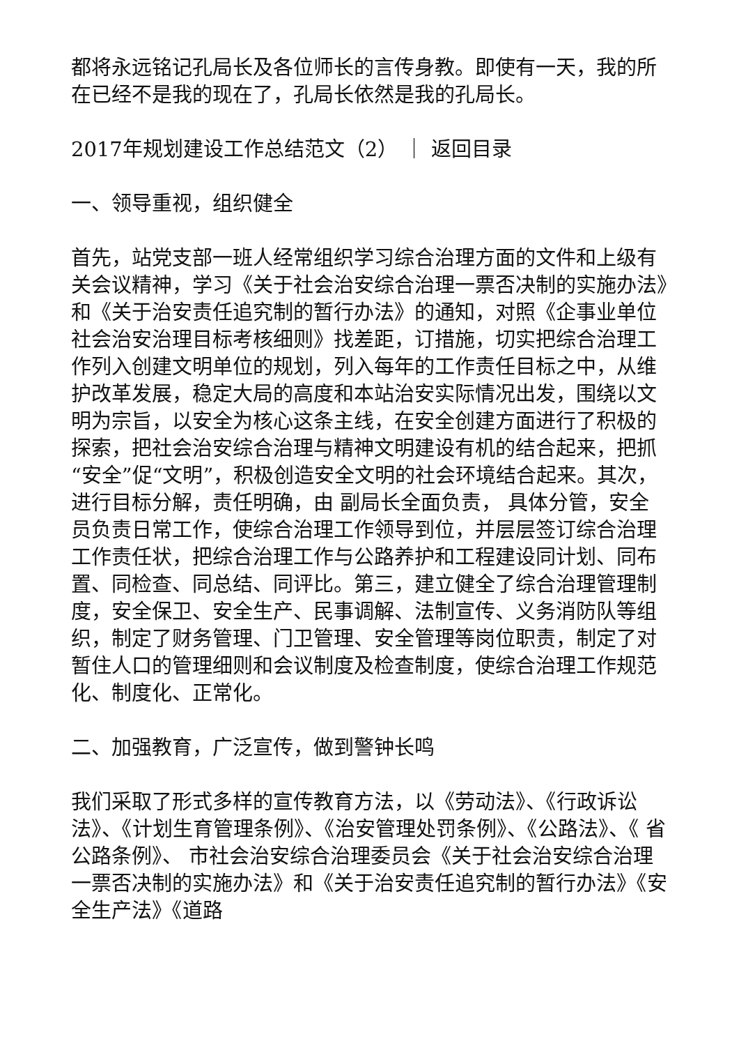都将永远铭记孔局长及各位师长的言传身教。即使有一天，我的所在已经不是我的现在了，孔局长依然是我的孔局长。
2017年规划建设工作总结范文（2） ｜ 返回目录
一、领导重视，组织健全
首先，站党支部一班人经常组织学习综合治理方面的文件和上级有关会议精神，学习《关于社会治安综合治理一票否决制的实施办法》和《关于治安责任追究制的暂行办法》的通知，对照《企事业单位社会治安治理目标考核细则》找差距，订措施，切实把综合治理工作列入创建文明单位的规划，列入每年的工作责任目标之中，从维护改革发展，稳定大局的高度和本站治安实际情况出发，围绕以文明为宗旨，以安全为核心这条主线，在安全创建方面进行了积极的探索，把社会治安综合治理与精神文明建设有机的结合起来，把抓“安全”促“文明”，积极创造安全文明的社会环境结合起来。其次，进行目标分解，责任明确，由 副局长全面负责， 具体分管，安全员负责日常工作，使综合治理工作领导到位，并层层签订综合治理工作责任状，把综合治理工作与公路养护和工程建设同计划、同布置、同检查、同总结、同评比。第三，建立健全了综合治理管理制度，安全保卫、安全生产、民事调解、法制宣传、义务消防队等组织，制定了财务管理、门卫管理、安全管理等岗位职责，制定了对暂住人口的管理细则和会议制度及检查制度，使综合治理工作规范化、制度化、正常化。
二、加强教育，广泛宣传，做到警钟长鸣
我们采取了形式多样的宣传教育方法，以《劳动法》、《行政诉讼法》、《计划生育管理条例》、《治安管理处罚条例》、《公路法》、《 省公路条例》、 市社会治安综合治理委员会《关于社会治安综合治理一票否决制的实施办法》和《关于治安责任追究制的暂行办法》《安全生产法》《道路